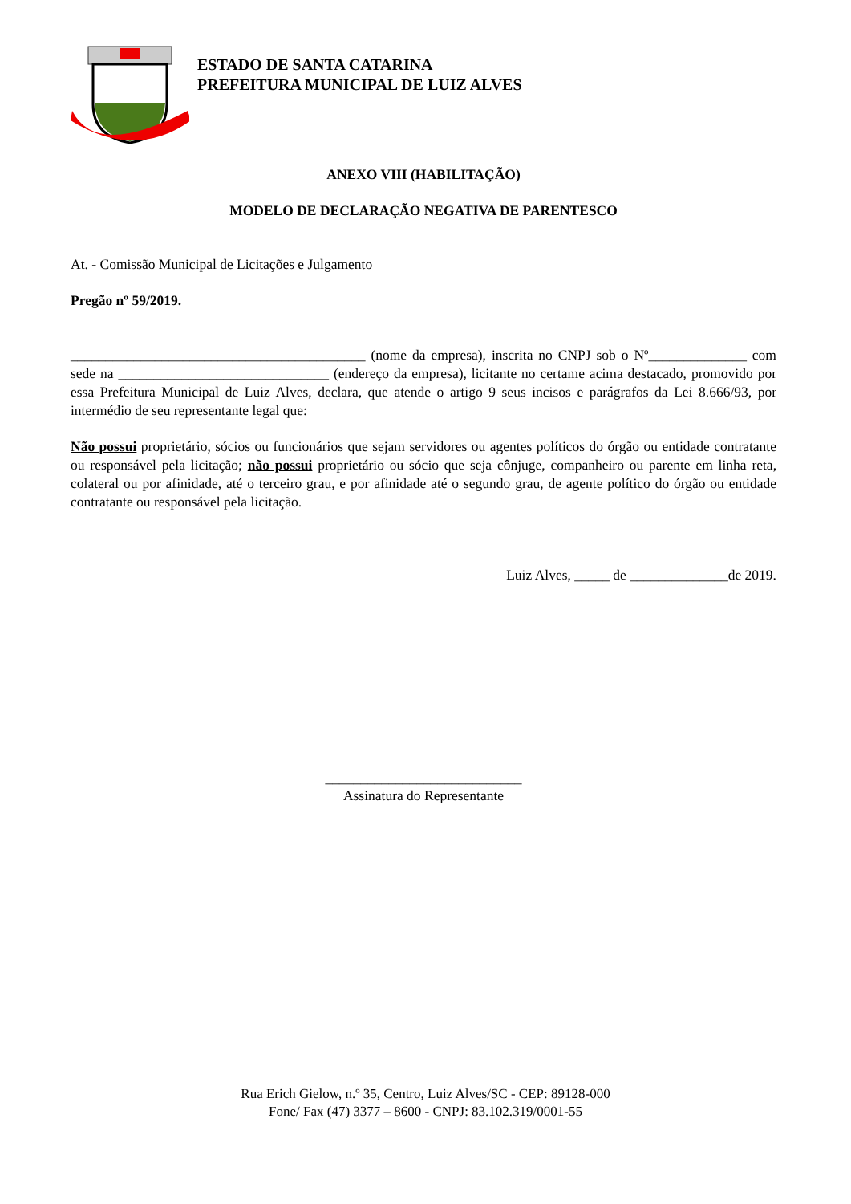ESTADO DE SANTA CATARINA
PREFEITURA MUNICIPAL DE LUIZ ALVES
ANEXO VIII (HABILITAÇÃO)
MODELO DE DECLARAÇÃO NEGATIVA DE PARENTESCO
At. - Comissão Municipal de Licitações e Julgamento
Pregão nº 59/2019.
__________________________________________ (nome da empresa), inscrita no CNPJ sob o Nº______________ com sede na ______________________________ (endereço da empresa), licitante no certame acima destacado, promovido por essa Prefeitura Municipal de Luiz Alves, declara, que atende o artigo 9 seus incisos e parágrafos da Lei 8.666/93, por intermédio de seu representante legal que:
Não possui proprietário, sócios ou funcionários que sejam servidores ou agentes políticos do órgão ou entidade contratante ou responsável pela licitação; não possui proprietário ou sócio que seja cônjuge, companheiro ou parente em linha reta, colateral ou por afinidade, até o terceiro grau, e por afinidade até o segundo grau, de agente político do órgão ou entidade contratante ou responsável pela licitação.
Luiz Alves, _____ de ______________de 2019.
____________________________
Assinatura do Representante
Rua Erich Gielow, n.º 35, Centro, Luiz Alves/SC - CEP: 89128-000
Fone/ Fax (47) 3377 – 8600 - CNPJ: 83.102.319/0001-55